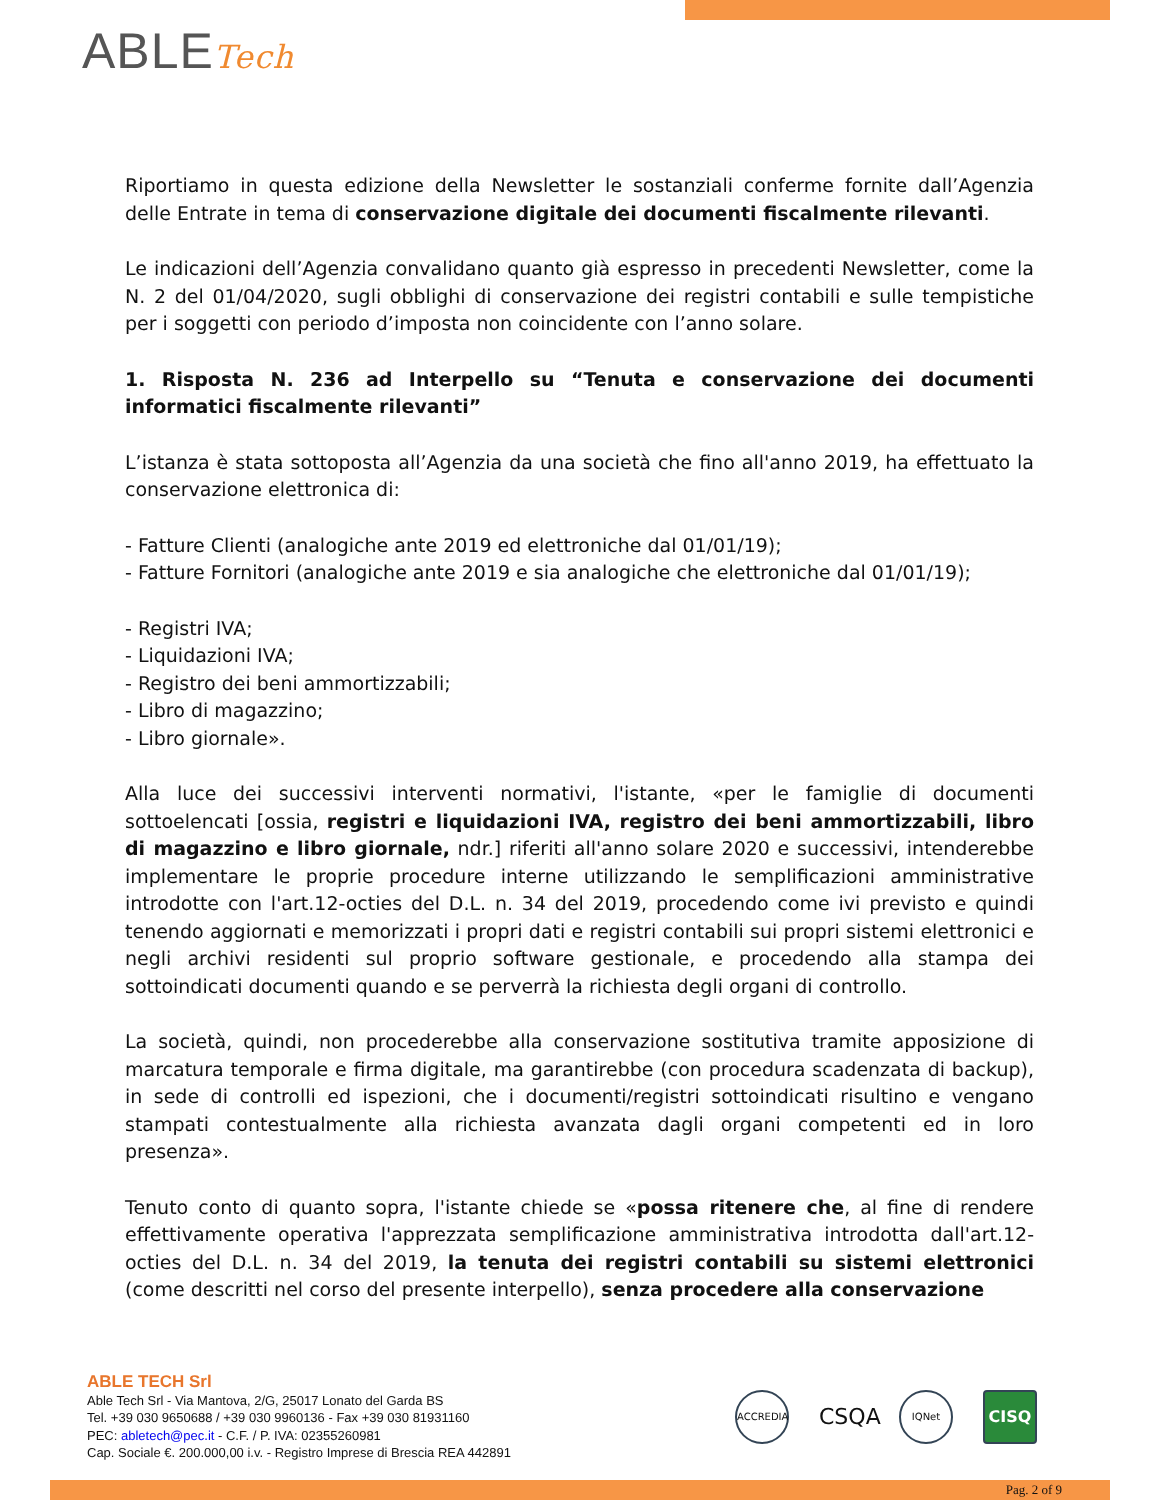ABLETech
Riportiamo in questa edizione della Newsletter le sostanziali conferme fornite dall’Agenzia delle Entrate in tema di conservazione digitale dei documenti fiscalmente rilevanti.
Le indicazioni dell’Agenzia convalidano quanto già espresso in precedenti Newsletter, come la N. 2 del 01/04/2020, sugli obblighi di conservazione dei registri contabili e sulle tempistiche per i soggetti con periodo d’imposta non coincidente con l’anno solare.
1. Risposta N. 236 ad Interpello su “Tenuta e conservazione dei documenti informatici fiscalmente rilevanti”
L’istanza è stata sottoposta all’Agenzia da una società che fino all'anno 2019, ha effettuato la conservazione elettronica di:
- Fatture Clienti (analogiche ante 2019 ed elettroniche dal 01/01/19);
- Fatture Fornitori (analogiche ante 2019 e sia analogiche che elettroniche dal 01/01/19);
- Registri IVA;
- Liquidazioni IVA;
- Registro dei beni ammortizzabili;
- Libro di magazzino;
- Libro giornale».
Alla luce dei successivi interventi normativi, l'istante, «per le famiglie di documenti sottoelencati [ossia, registri e liquidazioni IVA, registro dei beni ammortizzabili, libro di magazzino e libro giornale, ndr.] riferiti all'anno solare 2020 e successivi, intenderebbe implementare le proprie procedure interne utilizzando le semplificazioni amministrative introdotte con l'art.12-octies del D.L. n. 34 del 2019, procedendo come ivi previsto e quindi tenendo aggiornati e memorizzati i propri dati e registri contabili sui propri sistemi elettronici e negli archivi residenti sul proprio software gestionale, e procedendo alla stampa dei sottoindicati documenti quando e se perverrà la richiesta degli organi di controllo.
La società, quindi, non procederebbe alla conservazione sostitutiva tramite apposizione di marcatura temporale e firma digitale, ma garantirebbe (con procedura scadenzata di backup), in sede di controlli ed ispezioni, che i documenti/registri sottoindicati risultino e vengano stampati contestualmente alla richiesta avanzata dagli organi competenti ed in loro presenza».
Tenuto conto di quanto sopra, l'istante chiede se «possa ritenere che, al fine di rendere effettivamente operativa l'apprezzata semplificazione amministrativa introdotta dall'art.12-octies del D.L. n. 34 del 2019, la tenuta dei registri contabili su sistemi elettronici (come descritti nel corso del presente interpello), senza procedere alla conservazione
ABLE TECH Srl
Able Tech Srl - Via Mantova, 2/G, 25017 Lonato del Garda BS
Tel. +39 030 9650688 / +39 030 9960136 - Fax +39 030 81931160
PEC: abletech@pec.it - C.F. / P. IVA: 02355260981
Cap. Sociale €. 200.000,00 i.v. - Registro Imprese di Brescia REA 442891
ACCREDIA
CSQA
IQNet
CISQ
Pag. 2 of 9